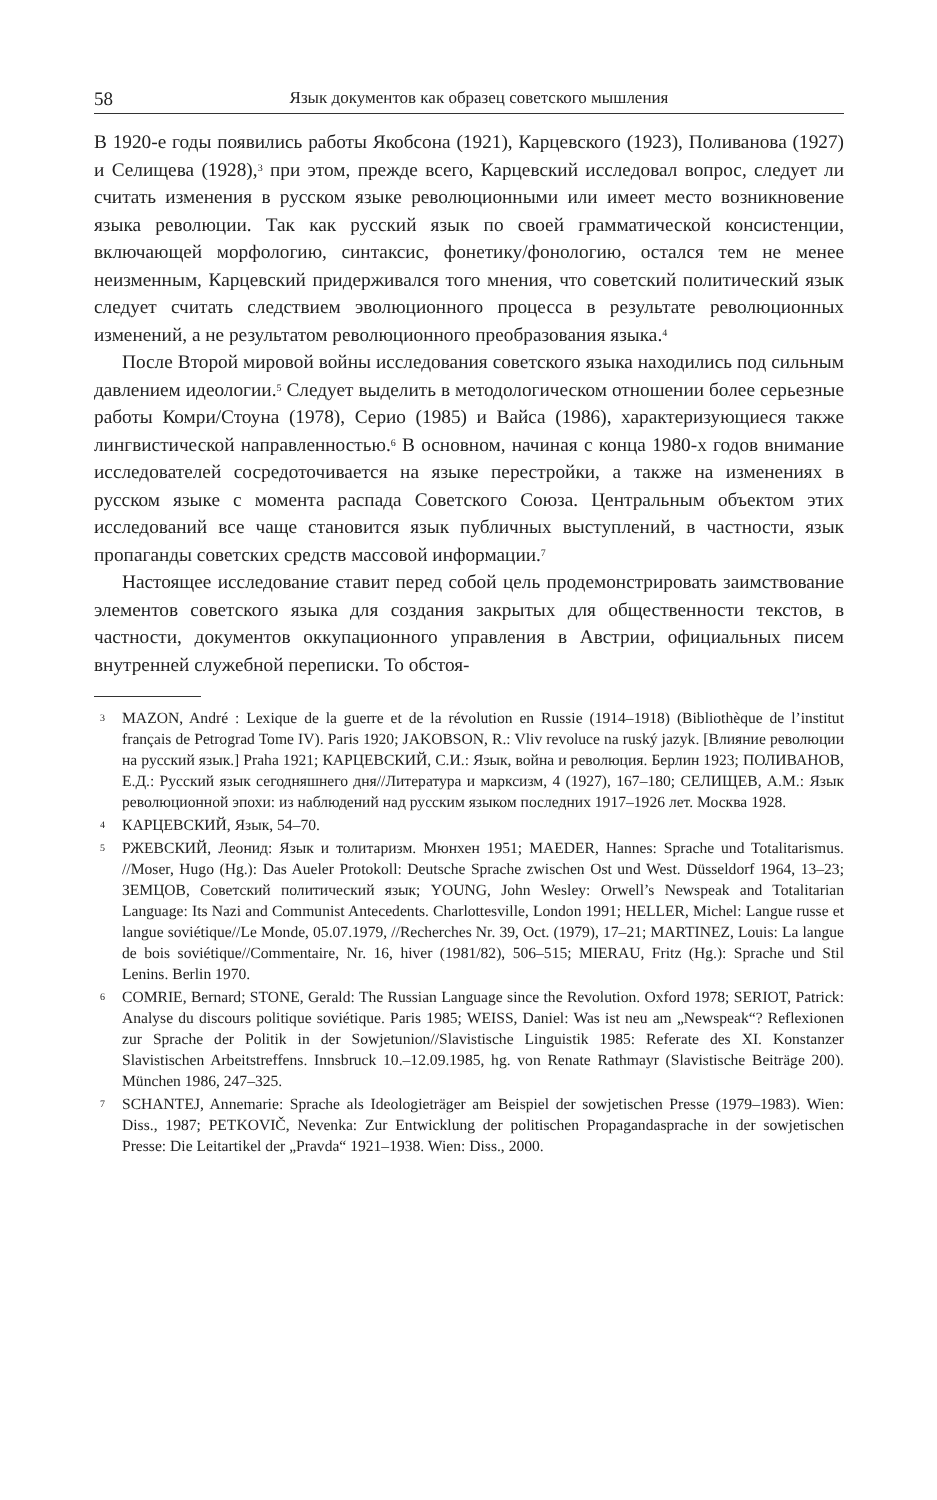58 Язык документов как образец советского мышления
В 1920-е годы появились работы Якобсона (1921), Карцевского (1923), Поливанова (1927) и Селищева (1928),<sup>3</sup> при этом, прежде всего, Карцевский исследовал вопрос, следует ли считать изменения в русском языке революционными или имеет место возникновение языка революции. Так как русский язык по своей грамматической консистенции, включающей морфологию, синтаксис, фонетику/фонологию, остался тем не менее неизменным, Карцевский придерживался того мнения, что советский политический язык следует считать следствием эволюционного процесса в результате революционных изменений, а не результатом революционного преобразования языка.<sup>4</sup>
После Второй мировой войны исследования советского языка находились под сильным давлением идеологии.<sup>5</sup> Следует выделить в методологическом отношении более серьезные работы Комри/Стоуна (1978), Серио (1985) и Вайса (1986), характеризующиеся также лингвистической направленностью.<sup>6</sup> В основном, начиная с конца 1980-х годов внимание исследователей сосредоточивается на языке перестройки, а также на изменениях в русском языке с момента распада Советского Союза. Центральным объектом этих исследований все чаще становится язык публичных выступлений, в частности, язык пропаганды советских средств массовой информации.<sup>7</sup>
Настоящее исследование ставит перед собой цель продемонстрировать заимствование элементов советского языка для создания закрытых для общественности текстов, в частности, документов оккупационного управления в Австрии, официальных писем внутренней служебной переписки. То обстоя-
3 MAZON, André : Lexique de la guerre et de la révolution en Russie (1914–1918) (Bibliothèque de l’institut français de Petrograd Tome IV). Paris 1920; JAKOBSON, R.: Vliv revoluce na ruský jazyk. [Влияние революции на русский язык.] Praha 1921; КАРЦЕВСКИЙ, С.И.: Язык, война и революция. Берлин 1923; ПОЛИВАНОВ, Е.Д.: Русский язык сегодняшнего дня//Литература и марксизм, 4 (1927), 167–180; СЕЛИЩЕВ, А.М.: Язык революционной эпохи: из наблюдений над русским языком последних 1917–1926 лет. Москва 1928.
4 КАРЦЕВСКИЙ, Язык, 54–70.
5 РЖЕВСКИЙ, Леонид: Язык и толитаризм. Мюнхен 1951; MAEDER, Hannes: Sprache und Totalitarismus. //Moser, Hugo (Hg.): Das Aueler Protokoll: Deutsche Sprache zwischen Ost und West. Düsseldorf 1964, 13–23; ЗЕМЦОВ, Советский политический язык; YOUNG, John Wesley: Orwell’s Newspeak and Totalitarian Language: Its Nazi and Communist Antecedents. Charlottesville, London 1991; HELLER, Michel: Langue russe et langue soviétique//Le Monde, 05.07.1979, //Recherches Nr. 39, Oct. (1979), 17–21; MARTINEZ, Louis: La langue de bois soviétique//Commentaire, Nr. 16, hiver (1981/82), 506–515; MIERAU, Fritz (Hg.): Sprache und Stil Lenins. Berlin 1970.
6 COMRIE, Bernard; STONE, Gerald: The Russian Language since the Revolution. Oxford 1978; SERIOT, Patrick: Analyse du discours politique soviétique. Paris 1985; WEISS, Daniel: Was ist neu am „Newspeak“? Reflexionen zur Sprache der Politik in der Sowjetunion//Slavistische Linguistik 1985: Referate des XI. Konstanzer Slavistischen Arbeitstreffens. Innsbruck 10.–12.09.1985, hg. von Renate Rathmayr (Slavistische Beiträge 200). München 1986, 247–325.
7 SCHANTEJ, Annemarie: Sprache als Ideologieträger am Beispiel der sowjetischen Presse (1979–1983). Wien: Diss., 1987; PETKOVIČ, Nevenka: Zur Entwicklung der politischen Propagandasprache in der sowjetischen Presse: Die Leitartikel der „Pravda“ 1921–1938. Wien: Diss., 2000.